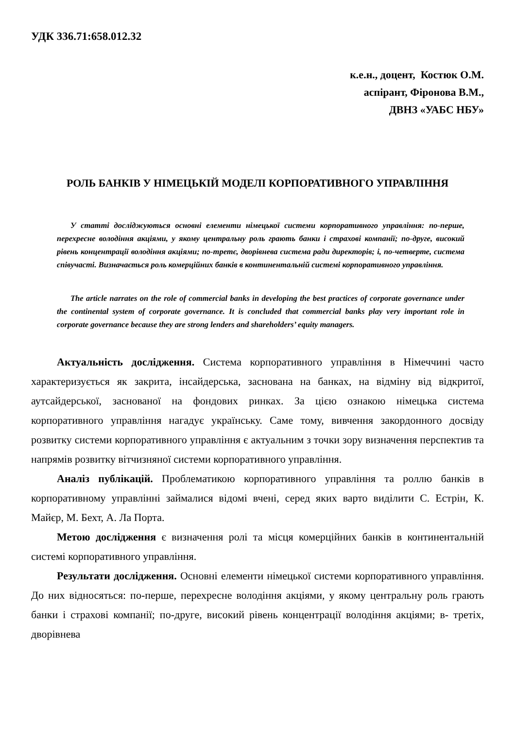УДК 336.71:658.012.32
к.е.н., доцент, Костюк О.М.
аспірант, Фіронова В.М.,
ДВНЗ «УАБС НБУ»
РОЛЬ БАНКІВ У НІМЕЦЬКІЙ МОДЕЛІ КОРПОРАТИВНОГО УПРАВЛІННЯ
У статті досліджуються основні елементи німецької системи корпоративного управління: по-перше, перехресне володіння акціями, у якому центральну роль грають банки і страхові компанії; по-друге, високий рівень концентрації володіння акціями; по-третє, дворівнева система ради директорів; і, по-четверте, система співучасті. Визначається роль комерційних банків в континентальній системі корпоративного управління.
The article narrates on the role of commercial banks in developing the best practices of corporate governance under the continental system of corporate governance. It is concluded that commercial banks play very important role in corporate governance because they are strong lenders and shareholders’ equity managers.
Актуальність дослідження. Система корпоративного управління в Німеччині часто характеризується як закрита, інсайдерська, заснована на банках, на відміну від відкритої, аутсайдерської, заснованої на фондових ринках. За цією ознакою німецька система корпоративного управління нагадує українську. Саме тому, вивчення закордонного досвіду розвитку системи корпоративного управління є актуальним з точки зору визначення перспектив та напрямів розвитку вітчизняної системи корпоративного управління.
Аналіз публікацій. Проблематикою корпоративного управління та роллю банків в корпоративному управлінні займалися відомі вчені, серед яких варто виділити С. Естрін, К. Майєр, М. Бехт, А. Ла Порта.
Метою дослідження є визначення ролі та місця комерційних банків в континентальній системі корпоративного управління.
Результати дослідження. Основні елементи німецької системи корпоративного управління. До них відносяться: по-перше, перехресне володіння акціями, у якому центральну роль грають банки і страхові компанії; по-друге, високий рівень концентрації володіння акціями; в- третіх, дворівнева